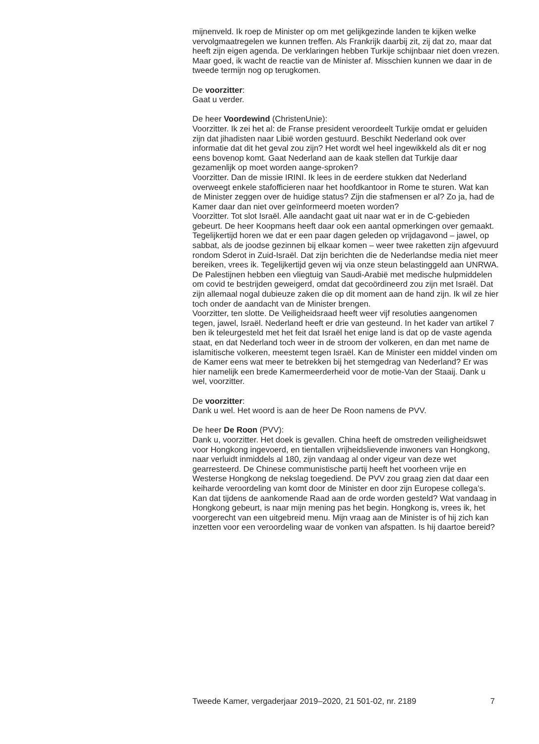mijnenveld. Ik roep de Minister op om met gelijkgezinde landen te kijken welke vervolgmaatregelen we kunnen treffen. Als Frankrijk daarbij zit, zij dat zo, maar dat heeft zijn eigen agenda. De verklaringen hebben Turkije schijnbaar niet doen vrezen. Maar goed, ik wacht de reactie van de Minister af. Misschien kunnen we daar in de tweede termijn nog op terugkomen.
De voorzitter:
Gaat u verder.
De heer Voordewind (ChristenUnie):
Voorzitter. Ik zei het al: de Franse president veroordeelt Turkije omdat er geluiden zijn dat jihadisten naar Libië worden gestuurd. Beschikt Nederland ook over informatie dat dit het geval zou zijn? Het wordt wel heel ingewikkeld als dit er nog eens bovenop komt. Gaat Nederland aan de kaak stellen dat Turkije daar gezamenlijk op moet worden aange-sproken?
Voorzitter. Dan de missie IRINI. Ik lees in de eerdere stukken dat Nederland overweegt enkele stafofficieren naar het hoofdkantoor in Rome te sturen. Wat kan de Minister zeggen over de huidige status? Zijn die stafmensen er al? Zo ja, had de Kamer daar dan niet over geïnformeerd moeten worden?
Voorzitter. Tot slot Israël. Alle aandacht gaat uit naar wat er in de C-gebieden gebeurt. De heer Koopmans heeft daar ook een aantal opmerkingen over gemaakt. Tegelijkertijd horen we dat er een paar dagen geleden op vrijdagavond – jawel, op sabbat, als de joodse gezinnen bij elkaar komen – weer twee raketten zijn afgevuurd rondom Sderot in Zuid-Israël. Dat zijn berichten die de Nederlandse media niet meer bereiken, vrees ik. Tegelijkertijd geven wij via onze steun belastinggeld aan UNRWA. De Palestijnen hebben een vliegtuig van Saudi-Arabië met medische hulpmiddelen om covid te bestrijden geweigerd, omdat dat gecoördineerd zou zijn met Israël. Dat zijn allemaal nogal dubieuze zaken die op dit moment aan de hand zijn. Ik wil ze hier toch onder de aandacht van de Minister brengen.
Voorzitter, ten slotte. De Veiligheidsraad heeft weer vijf resoluties aangenomen tegen, jawel, Israël. Nederland heeft er drie van gesteund. In het kader van artikel 7 ben ik teleurgesteld met het feit dat Israël het enige land is dat op de vaste agenda staat, en dat Nederland toch weer in de stroom der volkeren, en dan met name de islamitische volkeren, meestemt tegen Israël. Kan de Minister een middel vinden om de Kamer eens wat meer te betrekken bij het stemgedrag van Nederland? Er was hier namelijk een brede Kamermeerderheid voor de motie-Van der Staaij. Dank u wel, voorzitter.
De voorzitter:
Dank u wel. Het woord is aan de heer De Roon namens de PVV.
De heer De Roon (PVV):
Dank u, voorzitter. Het doek is gevallen. China heeft de omstreden veiligheidswet voor Hongkong ingevoerd, en tientallen vrijheidslievende inwoners van Hongkong, naar verluidt inmiddels al 180, zijn vandaag al onder vigeur van deze wet gearresteerd. De Chinese communistische partij heeft het voorheen vrije en Westerse Hongkong de nekslag toegediend. De PVV zou graag zien dat daar een keiharde veroordeling van komt door de Minister en door zijn Europese collega’s. Kan dat tijdens de aankomende Raad aan de orde worden gesteld? Wat vandaag in Hongkong gebeurt, is naar mijn mening pas het begin. Hongkong is, vrees ik, het voorgerecht van een uitgebreid menu. Mijn vraag aan de Minister is of hij zich kan inzetten voor een veroordeling waar de vonken van afspatten. Is hij daartoe bereid?
Tweede Kamer, vergaderjaar 2019–2020, 21 501-02, nr. 2189 7